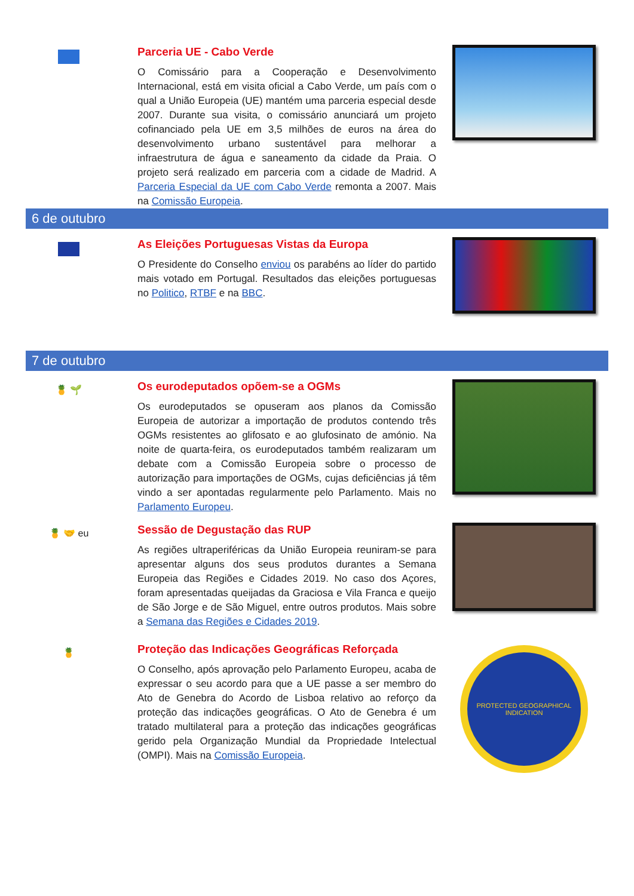Parceria UE - Cabo Verde
O Comissário para a Cooperação e Desenvolvimento Internacional, está em visita oficial a Cabo Verde, um país com o qual a União Europeia (UE) mantém uma parceria especial desde 2007. Durante sua visita, o comissário anunciará um projeto cofinanciado pela UE em 3,5 milhões de euros na área do desenvolvimento urbano sustentável para melhorar a infraestrutura de água e saneamento da cidade da Praia. O projeto será realizado em parceria com a cidade de Madrid. A Parceria Especial da UE com Cabo Verde remonta a 2007. Mais na Comissão Europeia.
6 de outubro
As Eleições Portuguesas Vistas da Europa
O Presidente do Conselho enviou os parabéns ao líder do partido mais votado em Portugal. Resultados das eleições portuguesas no Politico, RTBF e na BBC.
7 de outubro
🍍 🌱
Os eurodeputados opõem-se a OGMs
Os eurodeputados se opuseram aos planos da Comissão Europeia de autorizar a importação de produtos contendo três OGMs resistentes ao glifosato e ao glufosinato de amónio. Na noite de quarta-feira, os eurodeputados também realizaram um debate com a Comissão Europeia sobre o processo de autorização para importações de OGMs, cujas deficiências já têm vindo a ser apontadas regularmente pelo Parlamento. Mais no Parlamento Europeu.
🍍 🤝 eu
Sessão de Degustação das RUP
As regiões ultraperiféricas da União Europeia reuniram-se para apresentar alguns dos seus produtos durantes a Semana Europeia das Regiões e Cidades 2019. No caso dos Açores, foram apresentadas queijadas da Graciosa e Vila Franca e queijo de São Jorge e de São Miguel, entre outros produtos. Mais sobre a Semana das Regiões e Cidades 2019.
🍍
Proteção das Indicações Geográficas Reforçada
O Conselho, após aprovação pelo Parlamento Europeu, acaba de expressar o seu acordo para que a UE passe a ser membro do Ato de Genebra do Acordo de Lisboa relativo ao reforço da proteção das indicações geográficas. O Ato de Genebra é um tratado multilateral para a proteção das indicações geográficas gerido pela Organização Mundial da Propriedade Intelectual (OMPI). Mais na Comissão Europeia.
PROTECTED GEOGRAPHICAL INDICATION